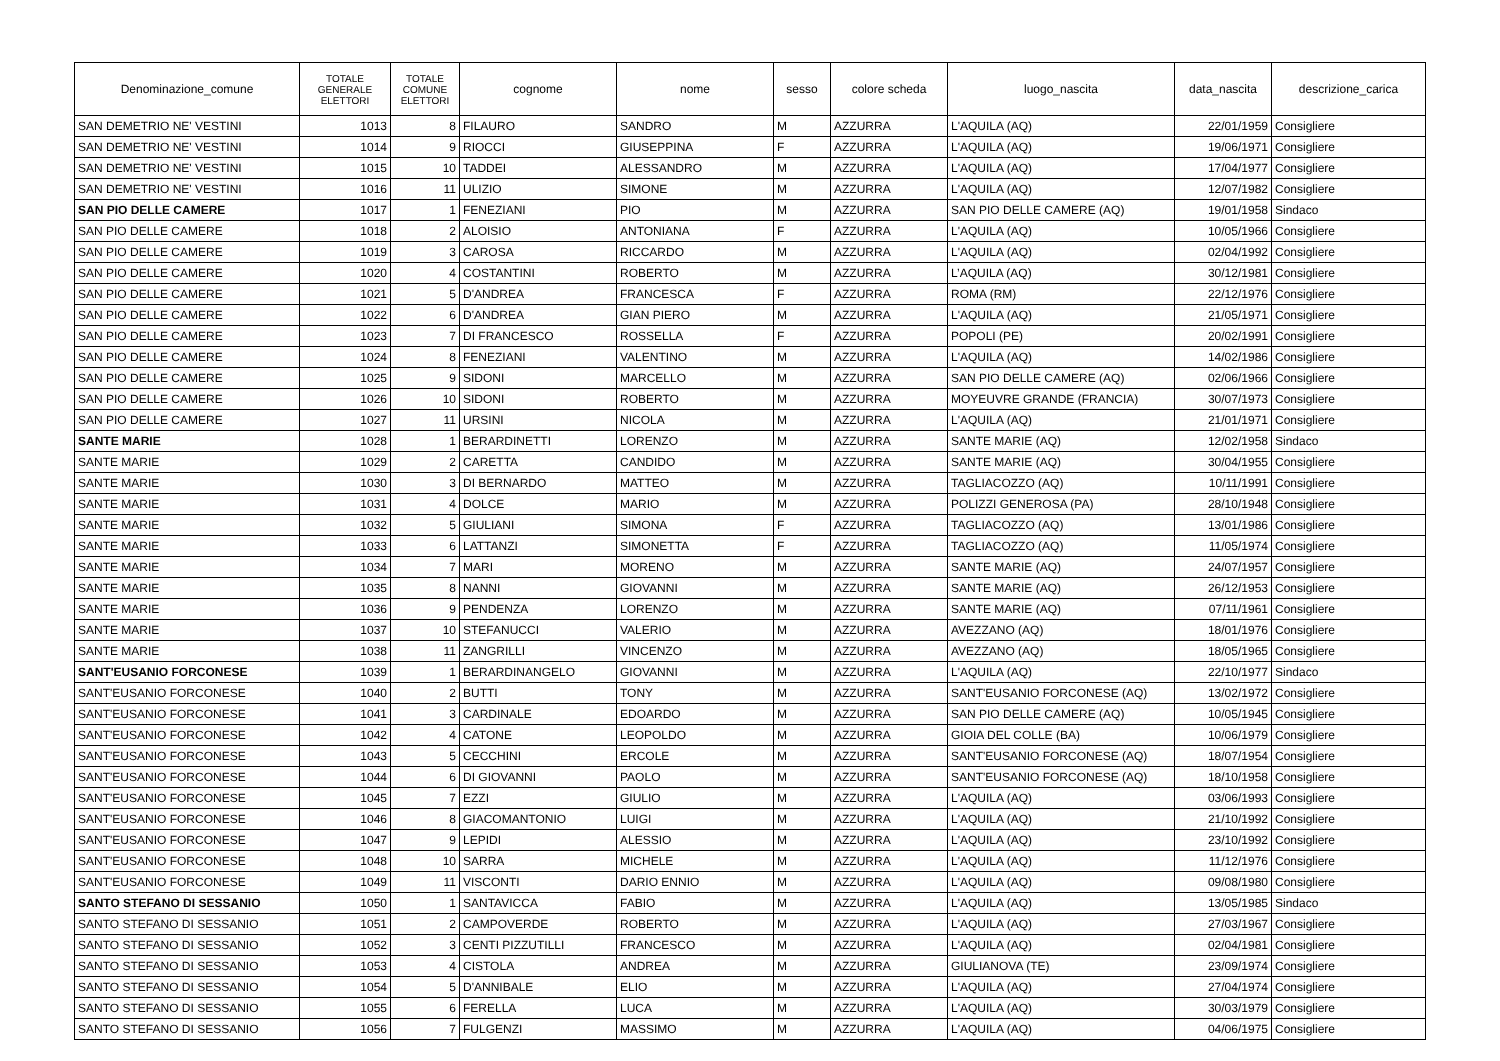| Denominazione_comune | TOTALE GENERALE ELETTORI | TOTALE COMUNE ELETTORI | cognome | nome | sesso | colore scheda | luogo_nascita | data_nascita | descrizione_carica |
| --- | --- | --- | --- | --- | --- | --- | --- | --- | --- |
| SAN DEMETRIO NE' VESTINI | 1013 | 8 | FILAURO | SANDRO | M | AZZURRA | L'AQUILA (AQ) | 22/01/1959 | Consigliere |
| SAN DEMETRIO NE' VESTINI | 1014 | 9 | RIOCCI | GIUSEPPINA | F | AZZURRA | L'AQUILA (AQ) | 19/06/1971 | Consigliere |
| SAN DEMETRIO NE' VESTINI | 1015 | 10 | TADDEI | ALESSANDRO | M | AZZURRA | L'AQUILA (AQ) | 17/04/1977 | Consigliere |
| SAN DEMETRIO NE' VESTINI | 1016 | 11 | ULIZIO | SIMONE | M | AZZURRA | L'AQUILA (AQ) | 12/07/1982 | Consigliere |
| SAN PIO DELLE CAMERE | 1017 | 1 | FENEZIANI | PIO | M | AZZURRA | SAN PIO DELLE CAMERE (AQ) | 19/01/1958 | Sindaco |
| SAN PIO DELLE CAMERE | 1018 | 2 | ALOISIO | ANTONIANA | F | AZZURRA | L'AQUILA (AQ) | 10/05/1966 | Consigliere |
| SAN PIO DELLE CAMERE | 1019 | 3 | CAROSA | RICCARDO | M | AZZURRA | L'AQUILA (AQ) | 02/04/1992 | Consigliere |
| SAN PIO DELLE CAMERE | 1020 | 4 | COSTANTINI | ROBERTO | M | AZZURRA | L’AQUILA (AQ) | 30/12/1981 | Consigliere |
| SAN PIO DELLE CAMERE | 1021 | 5 | D'ANDREA | FRANCESCA | F | AZZURRA | ROMA (RM) | 22/12/1976 | Consigliere |
| SAN PIO DELLE CAMERE | 1022 | 6 | D'ANDREA | GIAN PIERO | M | AZZURRA | L'AQUILA (AQ) | 21/05/1971 | Consigliere |
| SAN PIO DELLE CAMERE | 1023 | 7 | DI FRANCESCO | ROSSELLA | F | AZZURRA | POPOLI (PE) | 20/02/1991 | Consigliere |
| SAN PIO DELLE CAMERE | 1024 | 8 | FENEZIANI | VALENTINO | M | AZZURRA | L'AQUILA (AQ) | 14/02/1986 | Consigliere |
| SAN PIO DELLE CAMERE | 1025 | 9 | SIDONI | MARCELLO | M | AZZURRA | SAN PIO DELLE CAMERE (AQ) | 02/06/1966 | Consigliere |
| SAN PIO DELLE CAMERE | 1026 | 10 | SIDONI | ROBERTO | M | AZZURRA | MOYEUVRE GRANDE (FRANCIA) | 30/07/1973 | Consigliere |
| SAN PIO DELLE CAMERE | 1027 | 11 | URSINI | NICOLA | M | AZZURRA | L'AQUILA (AQ) | 21/01/1971 | Consigliere |
| SANTE MARIE | 1028 | 1 | BERARDINETTI | LORENZO | M | AZZURRA | SANTE MARIE (AQ) | 12/02/1958 | Sindaco |
| SANTE MARIE | 1029 | 2 | CARETTA | CANDIDO | M | AZZURRA | SANTE MARIE (AQ) | 30/04/1955 | Consigliere |
| SANTE MARIE | 1030 | 3 | DI BERNARDO | MATTEO | M | AZZURRA | TAGLIACOZZO (AQ) | 10/11/1991 | Consigliere |
| SANTE MARIE | 1031 | 4 | DOLCE | MARIO | M | AZZURRA | POLIZZI GENEROSA (PA) | 28/10/1948 | Consigliere |
| SANTE MARIE | 1032 | 5 | GIULIANI | SIMONA | F | AZZURRA | TAGLIACOZZO (AQ) | 13/01/1986 | Consigliere |
| SANTE MARIE | 1033 | 6 | LATTANZI | SIMONETTA | F | AZZURRA | TAGLIACOZZO (AQ) | 11/05/1974 | Consigliere |
| SANTE MARIE | 1034 | 7 | MARI | MORENO | M | AZZURRA | SANTE MARIE (AQ) | 24/07/1957 | Consigliere |
| SANTE MARIE | 1035 | 8 | NANNI | GIOVANNI | M | AZZURRA | SANTE MARIE (AQ) | 26/12/1953 | Consigliere |
| SANTE MARIE | 1036 | 9 | PENDENZA | LORENZO | M | AZZURRA | SANTE MARIE (AQ) | 07/11/1961 | Consigliere |
| SANTE MARIE | 1037 | 10 | STEFANUCCI | VALERIO | M | AZZURRA | AVEZZANO (AQ) | 18/01/1976 | Consigliere |
| SANTE MARIE | 1038 | 11 | ZANGRILLI | VINCENZO | M | AZZURRA | AVEZZANO (AQ) | 18/05/1965 | Consigliere |
| SANT'EUSANIO FORCONESE | 1039 | 1 | BERARDINANGELO | GIOVANNI | M | AZZURRA | L'AQUILA (AQ) | 22/10/1977 | Sindaco |
| SANT'EUSANIO FORCONESE | 1040 | 2 | BUTTI | TONY | M | AZZURRA | SANT'EUSANIO FORCONESE (AQ) | 13/02/1972 | Consigliere |
| SANT'EUSANIO FORCONESE | 1041 | 3 | CARDINALE | EDOARDO | M | AZZURRA | SAN PIO DELLE CAMERE (AQ) | 10/05/1945 | Consigliere |
| SANT'EUSANIO FORCONESE | 1042 | 4 | CATONE | LEOPOLDO | M | AZZURRA | GIOIA DEL COLLE (BA) | 10/06/1979 | Consigliere |
| SANT'EUSANIO FORCONESE | 1043 | 5 | CECCHINI | ERCOLE | M | AZZURRA | SANT'EUSANIO FORCONESE (AQ) | 18/07/1954 | Consigliere |
| SANT'EUSANIO FORCONESE | 1044 | 6 | DI GIOVANNI | PAOLO | M | AZZURRA | SANT'EUSANIO FORCONESE (AQ) | 18/10/1958 | Consigliere |
| SANT'EUSANIO FORCONESE | 1045 | 7 | EZZI | GIULIO | M | AZZURRA | L'AQUILA (AQ) | 03/06/1993 | Consigliere |
| SANT'EUSANIO FORCONESE | 1046 | 8 | GIACOMANTONIO | LUIGI | M | AZZURRA | L'AQUILA (AQ) | 21/10/1992 | Consigliere |
| SANT'EUSANIO FORCONESE | 1047 | 9 | LEPIDI | ALESSIO | M | AZZURRA | L'AQUILA (AQ) | 23/10/1992 | Consigliere |
| SANT'EUSANIO FORCONESE | 1048 | 10 | SARRA | MICHELE | M | AZZURRA | L'AQUILA (AQ) | 11/12/1976 | Consigliere |
| SANT'EUSANIO FORCONESE | 1049 | 11 | VISCONTI | DARIO ENNIO | M | AZZURRA | L'AQUILA (AQ) | 09/08/1980 | Consigliere |
| SANTO STEFANO DI SESSANIO | 1050 | 1 | SANTAVICCA | FABIO | M | AZZURRA | L'AQUILA (AQ) | 13/05/1985 | Sindaco |
| SANTO STEFANO DI SESSANIO | 1051 | 2 | CAMPOVERDE | ROBERTO | M | AZZURRA | L'AQUILA (AQ) | 27/03/1967 | Consigliere |
| SANTO STEFANO DI SESSANIO | 1052 | 3 | CENTI PIZZUTILLI | FRANCESCO | M | AZZURRA | L'AQUILA (AQ) | 02/04/1981 | Consigliere |
| SANTO STEFANO DI SESSANIO | 1053 | 4 | CISTOLA | ANDREA | M | AZZURRA | GIULIANOVA (TE) | 23/09/1974 | Consigliere |
| SANTO STEFANO DI SESSANIO | 1054 | 5 | D'ANNIBALE | ELIO | M | AZZURRA | L'AQUILA (AQ) | 27/04/1974 | Consigliere |
| SANTO STEFANO DI SESSANIO | 1055 | 6 | FERELLA | LUCA | M | AZZURRA | L'AQUILA (AQ) | 30/03/1979 | Consigliere |
| SANTO STEFANO DI SESSANIO | 1056 | 7 | FULGENZI | MASSIMO | M | AZZURRA | L'AQUILA (AQ) | 04/06/1975 | Consigliere |